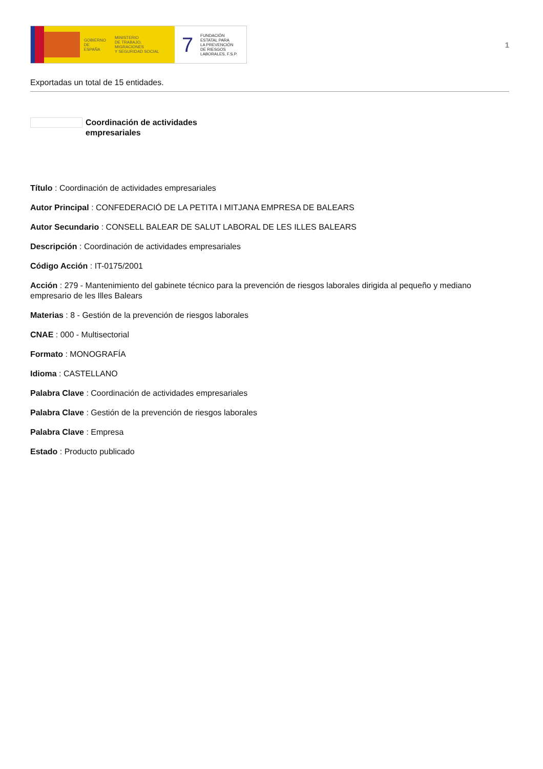GOBIERNO
DE ESPAÑA
MINISTERIO
DE TRABAJO, MIGRACIONES
Y SEGURIDAD SOCIAL
7
FUNDACIÓN
ESTATAL PARA
LA PREVENCIÓN
DE RIESGOS
LABORALES, F.S.P.
1
Exportadas un total de 15 entidades.
Coordinación de actividades empresariales
Título : Coordinación de actividades empresariales
Autor Principal : CONFEDERACIÓ DE LA PETITA I MITJANA EMPRESA DE BALEARS
Autor Secundario : CONSELL BALEAR DE SALUT LABORAL DE LES ILLES BALEARS
Descripción : Coordinación de actividades empresariales
Código Acción : IT-0175/2001
Acción : 279 - Mantenimiento del gabinete técnico para la prevención de riesgos laborales dirigida al pequeño y mediano empresario de les Illes Balears
Materias : 8 - Gestión de la prevención de riesgos laborales
CNAE : 000 - Multisectorial
Formato : MONOGRAFÍA
Idioma : CASTELLANO
Palabra Clave : Coordinación de actividades empresariales
Palabra Clave : Gestión de la prevención de riesgos laborales
Palabra Clave : Empresa
Estado : Producto publicado